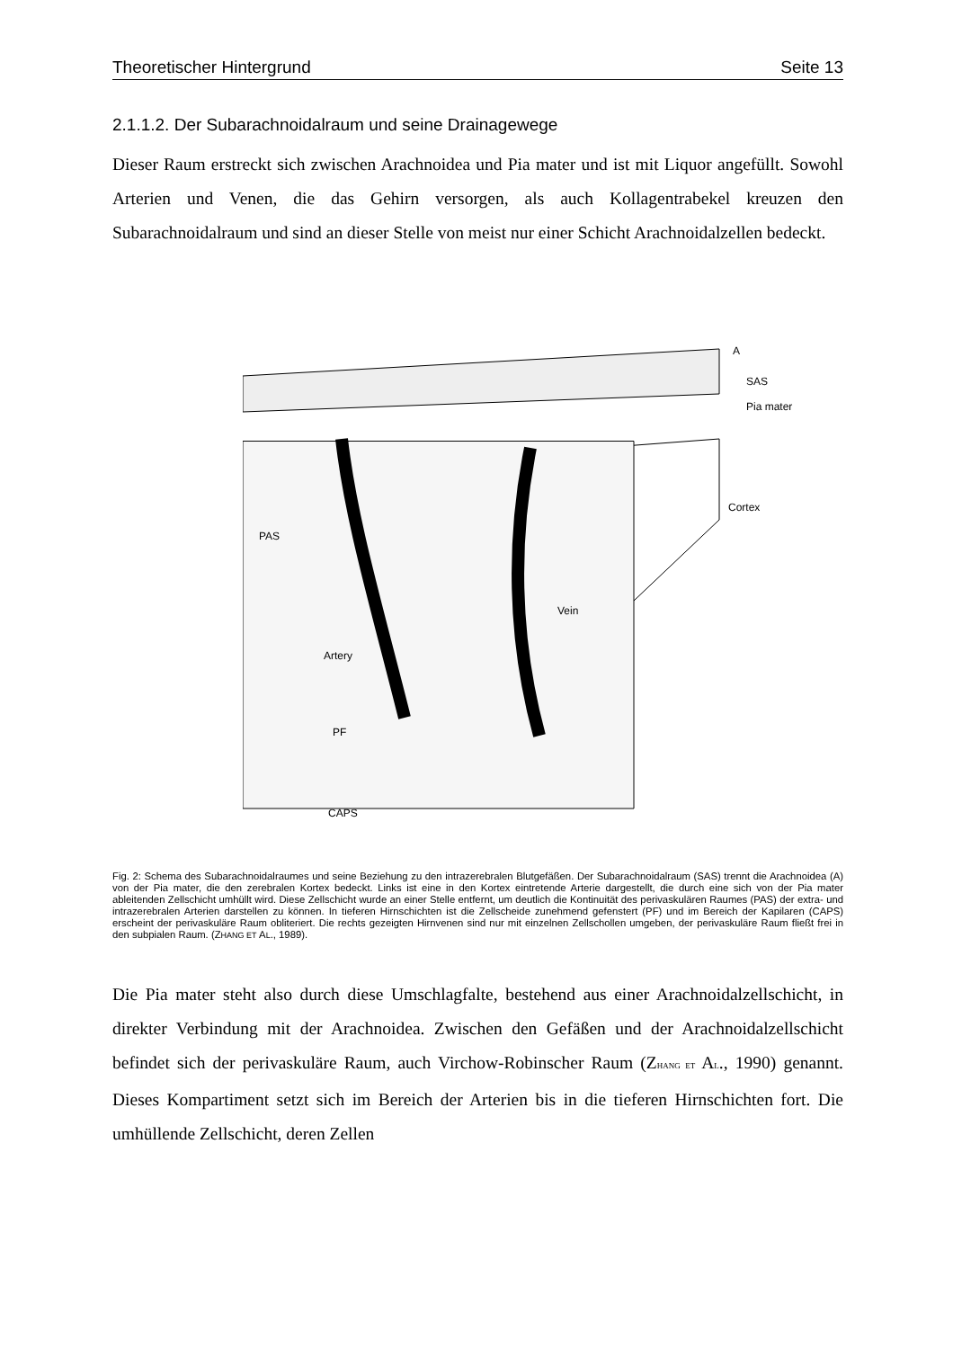Theoretischer Hintergrund Seite 13
2.1.1.2. Der Subarachnoidalraum und seine Drainagewege
Dieser Raum erstreckt sich zwischen Arachnoidea und Pia mater und ist mit Liquor angefüllt. Sowohl Arterien und Venen, die das Gehirn versorgen, als auch Kollagentrabekel kreuzen den Subarachnoidalraum und sind an dieser Stelle von meist nur einer Schicht Arachnoidalzellen bedeckt.
A
SAS
Pia mater
Cortex
PAS
Artery
Vein
PF
CAPS
Fig. 2: Schema des Subarachnoidalraumes und seine Beziehung zu den intrazerebralen Blutgefäßen. Der Subarachnoidalraum (SAS) trennt die Arachnoidea (A) von der Pia mater, die den zerebralen Kortex bedeckt. Links ist eine in den Kortex eintretende Arterie dargestellt, die durch eine sich von der Pia mater ableitenden Zellschicht umhüllt wird. Diese Zellschicht wurde an einer Stelle entfernt, um deutlich die Kontinuität des perivaskulären Raumes (PAS) der extra- und intrazerebralen Arterien darstellen zu können. In tieferen Hirnschichten ist die Zellscheide zunehmend gefenstert (PF) und im Bereich der Kapilaren (CAPS) erscheint der perivaskuläre Raum obliteriert. Die rechts gezeigten Hirnvenen sind nur mit einzelnen Zellschollen umgeben, der perivaskuläre Raum fließt frei in den subpialen Raum. (ZHANG ET AL., 1989).
Die Pia mater steht also durch diese Umschlagfalte, bestehend aus einer Arachnoidalzellschicht, in direkter Verbindung mit der Arachnoidea. Zwischen den Gefäßen und der Arachnoidalzellschicht befindet sich der perivaskuläre Raum, auch Virchow-Robinscher Raum (ZHANG ET AL., 1990) genannt. Dieses Kompartiment setzt sich im Bereich der Arterien bis in die tieferen Hirnschichten fort. Die umhüllende Zellschicht, deren Zellen